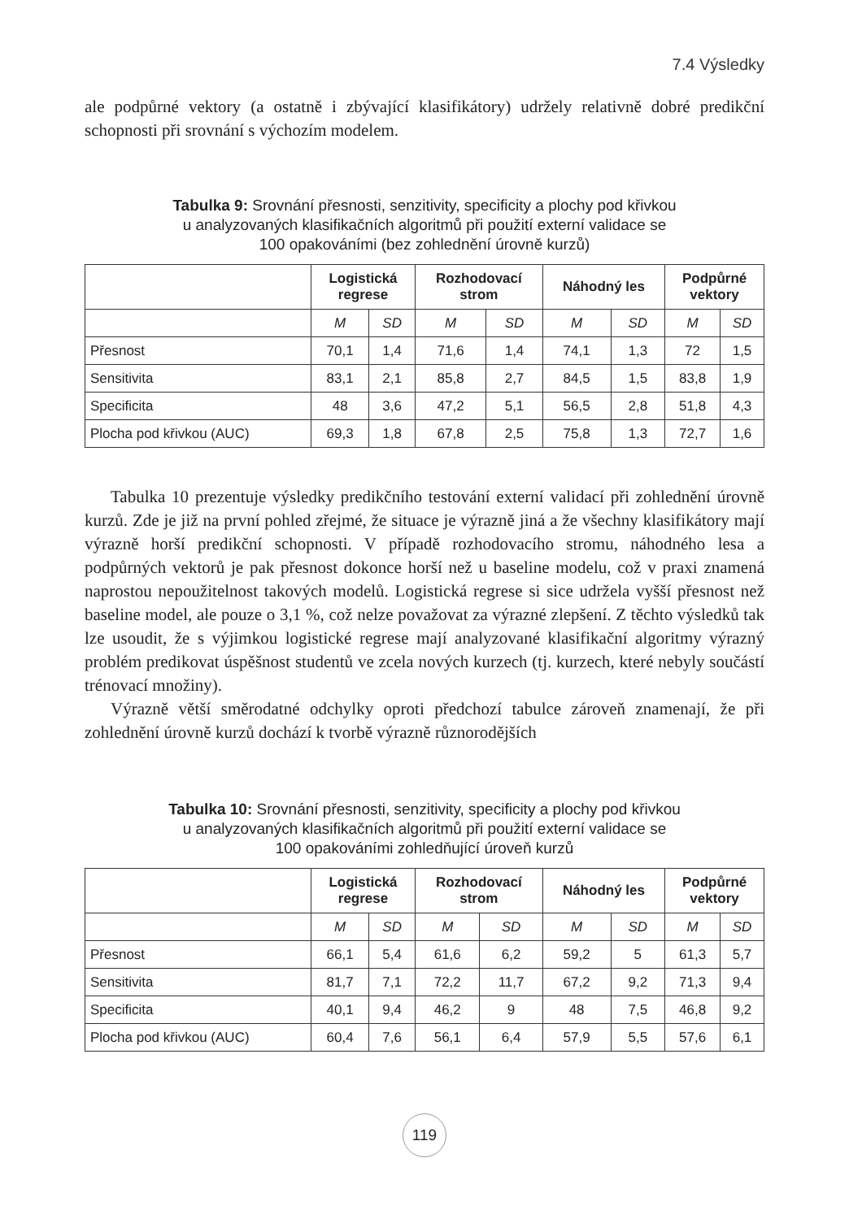7.4 Výsledky
ale podpůrné vektory (a ostatně i zbývající klasifikátory) udržely relativně dobré predikční schopnosti při srovnání s výchozím modelem.
Tabulka 9: Srovnání přesnosti, senzitivity, specificity a plochy pod křivkou
u analyzovaných klasifikačních algoritmů při použití externí validace se
100 opakováními (bez zohlednění úrovně kurzů)
| | Logistická regrese | | Rozhodovací strom | | Náhodný les | | Podpůrné vektory | |
| --- | --- | --- | --- | --- | --- | --- | --- | --- |
| | M | SD | M | SD | M | SD | M | SD |
| Přesnost | 70,1 | 1,4 | 71,6 | 1,4 | 74,1 | 1,3 | 72 | 1,5 |
| Sensitivita | 83,1 | 2,1 | 85,8 | 2,7 | 84,5 | 1,5 | 83,8 | 1,9 |
| Specificita | 48 | 3,6 | 47,2 | 5,1 | 56,5 | 2,8 | 51,8 | 4,3 |
| Plocha pod křivkou (AUC) | 69,3 | 1,8 | 67,8 | 2,5 | 75,8 | 1,3 | 72,7 | 1,6 |
Tabulka 10 prezentuje výsledky predikčního testování externí validací při zohlednění úrovně kurzů. Zde je již na první pohled zřejmé, že situace je výrazně jiná a že všechny klasifikátory mají výrazně horší predikční schopnosti. V případě rozhodovacího stromu, náhodného lesa a podpůrných vektorů je pak přesnost dokonce horší než u baseline modelu, což v praxi znamená naprostou nepoužitelnost takových modelů. Logistická regrese si sice udržela vyšší přesnost než baseline model, ale pouze o 3,1 %, což nelze považovat za výrazné zlepšení. Z těchto výsledků tak lze usoudit, že s výjimkou logistické regrese mají analyzované klasifikační algoritmy výrazný problém predikovat úspěšnost studentů ve zcela nových kurzech (tj. kurzech, které nebyly součástí trénovací množiny).
Výrazně větší směrodatné odchylky oproti předchozí tabulce zároveň znamenají, že při zohlednění úrovně kurzů dochází k tvorbě výrazně různorodějších
Tabulka 10: Srovnání přesnosti, senzitivity, specificity a plochy pod křivkou
u analyzovaných klasifikačních algoritmů při použití externí validace se
100 opakováními zohledňující úroveň kurzů
| | Logistická regrese | | Rozhodovací strom | | Náhodný les | | Podpůrné vektory | |
| --- | --- | --- | --- | --- | --- | --- | --- | --- |
| | M | SD | M | SD | M | SD | M | SD |
| Přesnost | 66,1 | 5,4 | 61,6 | 6,2 | 59,2 | 5 | 61,3 | 5,7 |
| Sensitivita | 81,7 | 7,1 | 72,2 | 11,7 | 67,2 | 9,2 | 71,3 | 9,4 |
| Specificita | 40,1 | 9,4 | 46,2 | 9 | 48 | 7,5 | 46,8 | 9,2 |
| Plocha pod křivkou (AUC) | 60,4 | 7,6 | 56,1 | 6,4 | 57,9 | 5,5 | 57,6 | 6,1 |
119